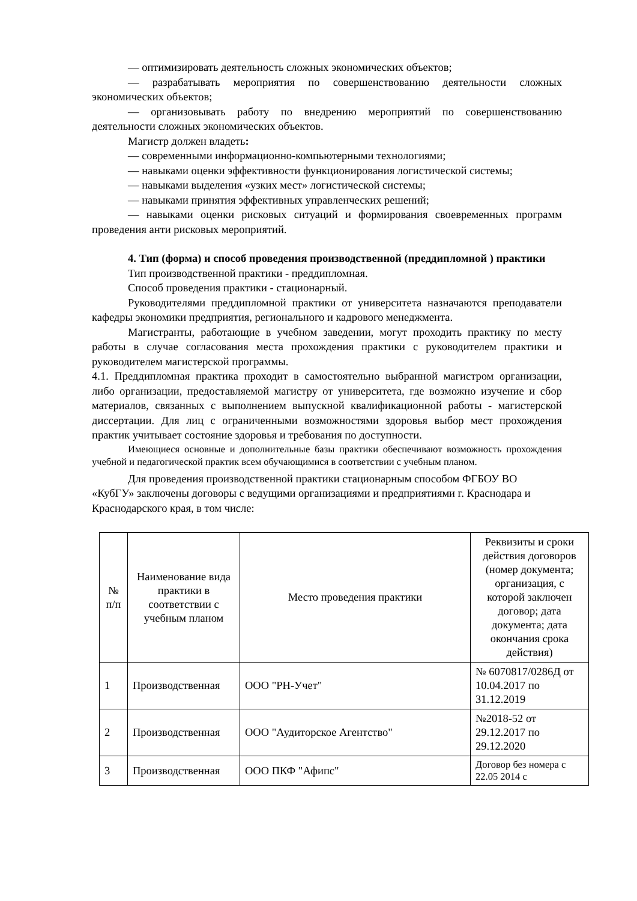— оптимизировать деятельность сложных экономических объектов;
— разрабатывать мероприятия по совершенствованию деятельности сложных экономических объектов;
— организовывать работу по внедрению мероприятий по совершенствованию деятельности сложных экономических объектов.
Магистр должен владеть:
— современными информационно-компьютерными технологиями;
— навыками оценки эффективности функционирования логистической системы;
— навыками выделения «узких мест» логистической системы;
— навыками принятия эффективных управленческих решений;
— навыками оценки рисковых ситуаций и формирования своевременных программ проведения анти рисковых мероприятий.
4. Тип (форма) и способ проведения производственной (преддипломной ) практики
Тип производственной практики - преддипломная.
Способ проведения практики - стационарный.
Руководителями преддипломной практики от университета назначаются преподаватели кафедры экономики предприятия, регионального и кадрового менеджмента.
Магистранты, работающие в учебном заведении, могут проходить практику по месту работы в случае согласования места прохождения практики с руководителем практики и руководителем магистерской программы.
4.1. Преддипломная практика проходит в самостоятельно выбранной магистром организации, либо организации, предоставляемой магистру от университета, где возможно изучение и сбор материалов, связанных с выполнением выпускной квалификационной работы - магистерской диссертации. Для лиц с ограниченными возможностями здоровья выбор мест прохождения практик учитывает состояние здоровья и требования по доступности.
Имеющиеся основные и дополнительные базы практики обеспечивают возможность прохождения учебной и педагогической практик всем обучающимися в соответствии с учебным планом.
Для проведения производственной практики стационарным способом ФГБОУ ВО «КубГУ» заключены договоры с ведущими организациями и предприятиями г. Краснодара и Краснодарского края, в том числе:
| № п/п | Наименование вида практики в соответствии с учебным планом | Место проведения практики | Реквизиты и сроки действия договоров (номер документа; организация, с которой заключен договор; дата документа; дата окончания срока действия) |
| 1 | Производственная | ООО "РН-Учет" | № 6070817/0286Д от 10.04.2017 по 31.12.2019 |
| 2 | Производственная | ООО "Аудиторское Агентство" | №2018-52 от 29.12.2017 по 29.12.2020 |
| 3 | Производственная | ООО ПКФ "Афипс" | Договор без номера с 22.05 2014 с |